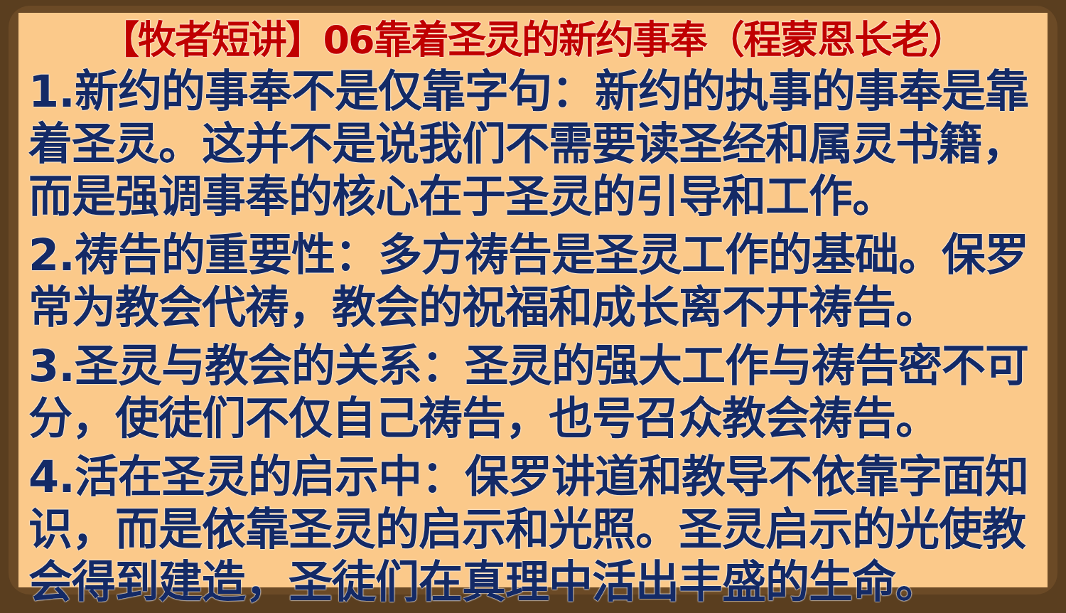【牧者短讲】06靠着圣灵的新约事奉（程蒙恩长老）
1.新约的事奉不是仅靠字句：新约的执事的事奉是靠着圣灵。这并不是说我们不需要读圣经和属灵书籍，而是强调事奉的核心在于圣灵的引导和工作。
2.祷告的重要性：多方祷告是圣灵工作的基础。保罗常为教会代祷，教会的祝福和成长离不开祷告。
3.圣灵与教会的关系：圣灵的强大工作与祷告密不可分，使徒们不仅自己祷告，也号召众教会祷告。
4.活在圣灵的启示中：保罗讲道和教导不依靠字面知识，而是依靠圣灵的启示和光照。圣灵启示的光使教会得到建造，圣徒们在真理中活出丰盛的生命。